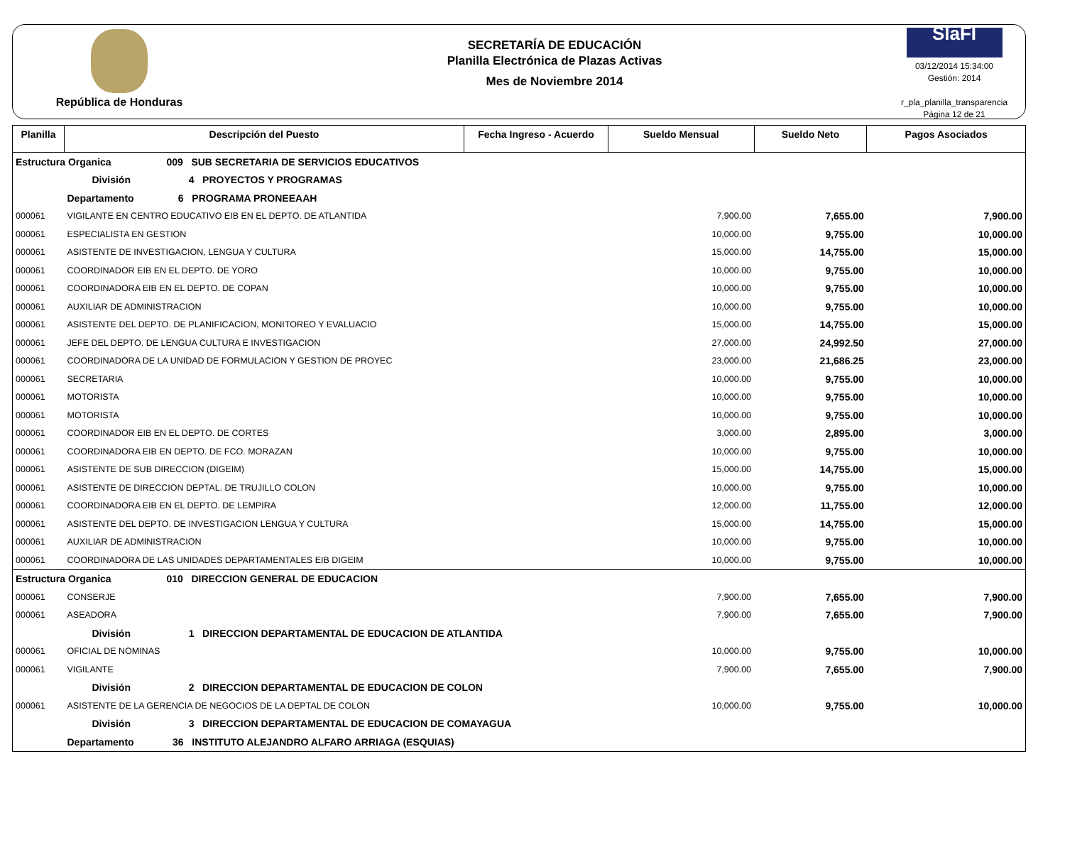República de Honduras
SECRETARÍA DE EDUCACIÓN
Planilla Electrónica de Plazas Activas
Mes de Noviembre 2014
SIaFI
03/12/2014 15:34:00
Gestión: 2014
r_pla_planilla_transparencia
Página 12 de 21
| Planilla | Descripción del Puesto | Fecha Ingreso - Acuerdo | Sueldo Mensual | Sueldo Neto | Pagos Asociados |
| --- | --- | --- | --- | --- | --- |
| Estructura Organica 009 SUB SECRETARIA DE SERVICIOS EDUCATIVOS | | | | | |
| | División 4 PROYECTOS Y PROGRAMAS | | | | |
| | Departamento 6 PROGRAMA PRONEEAAH | | | | |
| 000061 | VIGILANTE EN CENTRO EDUCATIVO EIB EN EL DEPTO. DE ATLANTIDA | | 7,900.00 | 7,655.00 | 7,900.00 |
| 000061 | ESPECIALISTA EN GESTION | | 10,000.00 | 9,755.00 | 10,000.00 |
| 000061 | ASISTENTE DE INVESTIGACION, LENGUA Y CULTURA | | 15,000.00 | 14,755.00 | 15,000.00 |
| 000061 | COORDINADOR EIB EN EL DEPTO. DE YORO | | 10,000.00 | 9,755.00 | 10,000.00 |
| 000061 | COORDINADORA EIB EN EL DEPTO. DE COPAN | | 10,000.00 | 9,755.00 | 10,000.00 |
| 000061 | AUXILIAR DE ADMINISTRACION | | 10,000.00 | 9,755.00 | 10,000.00 |
| 000061 | ASISTENTE DEL DEPTO. DE PLANIFICACION, MONITOREO Y EVALUACIO | | 15,000.00 | 14,755.00 | 15,000.00 |
| 000061 | JEFE DEL DEPTO. DE LENGUA CULTURA E INVESTIGACION | | 27,000.00 | 24,992.50 | 27,000.00 |
| 000061 | COORDINADORA DE LA UNIDAD DE FORMULACION Y GESTION DE PROYEC | | 23,000.00 | 21,686.25 | 23,000.00 |
| 000061 | SECRETARIA | | 10,000.00 | 9,755.00 | 10,000.00 |
| 000061 | MOTORISTA | | 10,000.00 | 9,755.00 | 10,000.00 |
| 000061 | MOTORISTA | | 10,000.00 | 9,755.00 | 10,000.00 |
| 000061 | COORDINADOR EIB EN EL DEPTO. DE CORTES | | 3,000.00 | 2,895.00 | 3,000.00 |
| 000061 | COORDINADORA EIB EN DEPTO. DE FCO. MORAZAN | | 10,000.00 | 9,755.00 | 10,000.00 |
| 000061 | ASISTENTE DE SUB DIRECCION (DIGEIM) | | 15,000.00 | 14,755.00 | 15,000.00 |
| 000061 | ASISTENTE DE DIRECCION DEPTAL. DE TRUJILLO COLON | | 10,000.00 | 9,755.00 | 10,000.00 |
| 000061 | COORDINADORA EIB EN EL DEPTO. DE LEMPIRA | | 12,000.00 | 11,755.00 | 12,000.00 |
| 000061 | ASISTENTE DEL DEPTO. DE INVESTIGACION LENGUA Y CULTURA | | 15,000.00 | 14,755.00 | 15,000.00 |
| 000061 | AUXILIAR DE ADMINISTRACION | | 10,000.00 | 9,755.00 | 10,000.00 |
| 000061 | COORDINADORA DE LAS UNIDADES DEPARTAMENTALES EIB DIGEIM | | 10,000.00 | 9,755.00 | 10,000.00 |
| Estructura Organica 010 DIRECCION GENERAL DE EDUCACION | | | | | |
| 000061 | CONSERJE | | 7,900.00 | 7,655.00 | 7,900.00 |
| 000061 | ASEADORA | | 7,900.00 | 7,655.00 | 7,900.00 |
| | División 1 DIRECCION DEPARTAMENTAL DE EDUCACION DE ATLANTIDA | | | | |
| 000061 | OFICIAL DE NOMINAS | | 10,000.00 | 9,755.00 | 10,000.00 |
| 000061 | VIGILANTE | | 7,900.00 | 7,655.00 | 7,900.00 |
| | División 2 DIRECCION DEPARTAMENTAL DE EDUCACION DE COLON | | | | |
| 000061 | ASISTENTE DE LA GERENCIA DE NEGOCIOS DE LA DEPTAL DE COLON | | 10,000.00 | 9,755.00 | 10,000.00 |
| | División 3 DIRECCION DEPARTAMENTAL DE EDUCACION DE COMAYAGUA | | | | |
| | Departamento 36 INSTITUTO ALEJANDRO ALFARO ARRIAGA (ESQUIAS) | | | | |